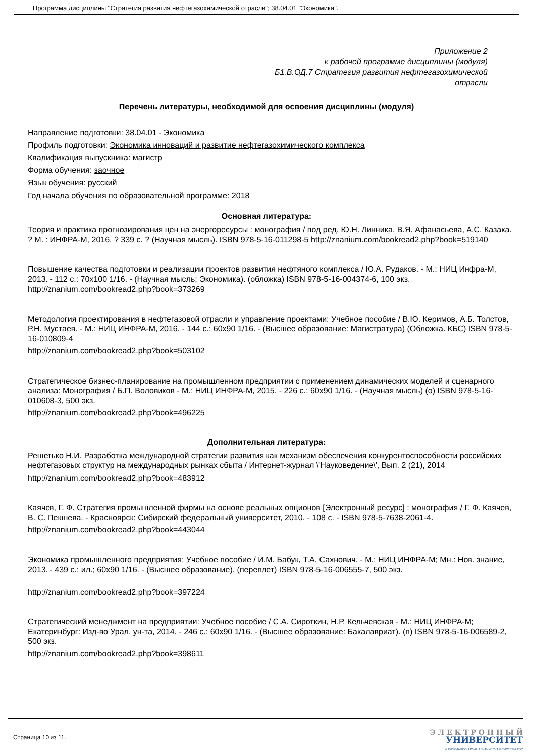Программа дисциплины "Стратегия развития нефтегазохимической отрасли"; 38.04.01 "Экономика".
Приложение 2
к рабочей программе дисциплины (модуля)
Б1.В.ОД.7 Стратегия развития нефтегазохимической
отрасли
Перечень литературы, необходимой для освоения дисциплины (модуля)
Направление подготовки: 38.04.01 - Экономика
Профиль подготовки: Экономика инноваций и развитие нефтегазохимического комплекса
Квалификация выпускника: магистр
Форма обучения: заочное
Язык обучения: русский
Год начала обучения по образовательной программе: 2018
Основная литература:
Теория и практика прогнозирования цен на энергоресурсы : монография / под ред. Ю.Н. Линника, В.Я. Афанасьева, А.С. Казака. ? М. : ИНФРА-М, 2016. ? 339 с. ? (Научная мысль). ISBN 978-5-16-011298-5 http://znanium.com/bookread2.php?book=519140
Повышение качества подготовки и реализации проектов развития нефтяного комплекса / Ю.А. Рудаков. - М.: НИЦ Инфра-М, 2013. - 112 с.: 70x100 1/16. - (Научная мысль; Экономика). (обложка) ISBN 978-5-16-004374-6, 100 экз. http://znanium.com/bookread2.php?book=373269
Методология проектирования в нефтегазовой отрасли и управление проектами: Учебное пособие / В.Ю. Керимов, А.Б. Толстов, Р.Н. Мустаев. - М.: НИЦ ИНФРА-М, 2016. - 144 с.: 60x90 1/16. - (Высшее образование: Магистратура) (Обложка. КБС) ISBN 978-5-16-010809-4
http://znanium.com/bookread2.php?book=503102
Стратегическое бизнес-планирование на промышленном предприятии с применением динамических моделей и сценарного анализа: Монография / Б.П. Воловиков - М.: НИЦ ИНФРА-М, 2015. - 226 с.: 60x90 1/16. - (Научная мысль) (о) ISBN 978-5-16-010608-3, 500 экз.
http://znanium.com/bookread2.php?book=496225
Дополнительная литература:
Решетько Н.И. Разработка международной стратегии развития как механизм обеспечения конкурентоспособности российских нефтегазовых структур на международных рынках сбыта / Интернет-журнал \'Науковедение\', Вып. 2 (21), 2014
http://znanium.com/bookread2.php?book=483912
Каячев, Г. Ф. Стратегия промышленной фирмы на основе реальных опционов [Электронный ресурс] : монография / Г. Ф. Каячев, В. С. Пекшева. - Красноярск: Сибирский федеральный университет, 2010. - 108 с. - ISBN 978-5-7638-2061-4.
http://znanium.com/bookread2.php?book=443044
Экономика промышленного предприятия: Учебное пособие / И.М. Бабук, Т.А. Сахнович. - М.: НИЦ ИНФРА-М; Мн.: Нов. знание, 2013. - 439 с.: ил.; 60x90 1/16. - (Высшее образование). (переплет) ISBN 978-5-16-006555-7, 500 экз.
http://znanium.com/bookread2.php?book=397224
Стратегический менеджмент на предприятии: Учебное пособие / С.А. Сироткин, Н.Р. Кельчевская - М.: НИЦ ИНФРА-М; Екатеринбург: Изд-во Урал. ун-та, 2014. - 246 с.: 60x90 1/16. - (Высшее образование: Бакалавриат). (п) ISBN 978-5-16-006589-2, 500 экз.
http://znanium.com/bookread2.php?book=398611
Страница 10 из 11.
Э Л Е К Т Р О Н Н Ы Й
УНИВЕРСИТЕТ
ИНФОРМАЦИОННО-АНАЛИТИЧЕСКАЯ СИСТЕМА КФУ